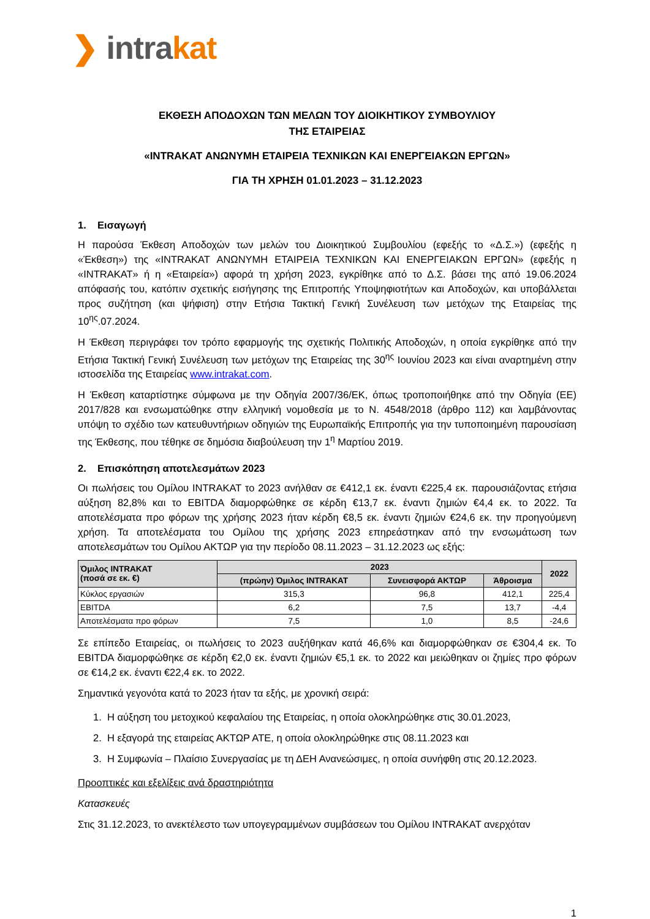❯ intrakat
ΕΚΘΕΣΗ ΑΠΟΔΟΧΩΝ ΤΩΝ ΜΕΛΩΝ ΤΟΥ ΔΙΟΙΚΗΤΙΚΟΥ ΣΥΜΒΟΥΛΙΟΥ
ΤΗΣ ΕΤΑΙΡΕΙΑΣ
«INTRAKAT ΑΝΩΝΥΜΗ ΕΤΑΙΡΕΙΑ ΤΕΧΝΙΚΩΝ ΚΑΙ ΕΝΕΡΓΕΙΑΚΩΝ ΕΡΓΩΝ»
ΓΙΑ ΤΗ ΧΡΗΣΗ 01.01.2023 – 31.12.2023
1. Εισαγωγή
Η παρούσα Έκθεση Αποδοχών των μελών του Διοικητικού Συμβουλίου (εφεξής το «Δ.Σ.») (εφεξής η «Έκθεση») της «INTRAKAT ΑΝΩΝΥΜΗ ΕΤΑΙΡΕΙΑ ΤΕΧΝΙΚΩΝ ΚΑΙ ΕΝΕΡΓΕΙΑΚΩΝ ΕΡΓΩΝ» (εφεξής η «INTRAKAT» ή η «Εταιρεία») αφορά τη χρήση 2023, εγκρίθηκε από το Δ.Σ. βάσει της από 19.06.2024 απόφασής του, κατόπιν σχετικής εισήγησης της Επιτροπής Υποψηφιοτήτων και Αποδοχών, και υποβάλλεται προς συζήτηση (και ψήφιση) στην Ετήσια Τακτική Γενική Συνέλευση των μετόχων της Εταιρείας της 10<sup>ης</sup>.07.2024.
Η Έκθεση περιγράφει τον τρόπο εφαρμογής της σχετικής Πολιτικής Αποδοχών, η οποία εγκρίθηκε από την Ετήσια Τακτική Γενική Συνέλευση των μετόχων της Εταιρείας της 30<sup>ης</sup> Ιουνίου 2023 και είναι αναρτημένη στην ιστοσελίδα της Εταιρείας www.intrakat.com.
Η Έκθεση καταρτίστηκε σύμφωνα με την Οδηγία 2007/36/ΕΚ, όπως τροποποιήθηκε από την Οδηγία (ΕΕ) 2017/828 και ενσωματώθηκε στην ελληνική νομοθεσία με το Ν. 4548/2018 (άρθρο 112) και λαμβάνοντας υπόψη το σχέδιο των κατευθυντήριων οδηγιών της Ευρωπαϊκής Επιτροπής για την τυποποιημένη παρουσίαση της Έκθεσης, που τέθηκε σε δημόσια διαβούλευση την 1<sup>η</sup> Μαρτίου 2019.
2. Επισκόπηση αποτελεσμάτων 2023
Οι πωλήσεις του Ομίλου INTRAKAT το 2023 ανήλθαν σε €412,1 εκ. έναντι €225,4 εκ. παρουσιάζοντας ετήσια αύξηση 82,8% και το EBITDA διαμορφώθηκε σε κέρδη €13,7 εκ. έναντι ζημιών €4,4 εκ. το 2022. Τα αποτελέσματα προ φόρων της χρήσης 2023 ήταν κέρδη €8,5 εκ. έναντι ζημιών €24,6 εκ. την προηγούμενη χρήση. Τα αποτελέσματα του Ομίλου της χρήσης 2023 επηρεάστηκαν από την ενσωμάτωση των αποτελεσμάτων του Ομίλου ΑΚΤΩΡ για την περίοδο 08.11.2023 – 31.12.2023 ως εξής:
| Όμιλος INTRAKAT (ποσά σε εκ. €) | 2023 | | | 2022 |
| --- | --- | --- | --- | --- |
| | (πρώην) Όμιλος INTRAKAT | Συνεισφορά ΑΚΤΩΡ | Άθροισμα | |
| Κύκλος εργασιών | 315,3 | 96,8 | 412,1 | 225,4 |
| EBITDA | 6,2 | 7,5 | 13,7 | -4,4 |
| Αποτελέσματα προ φόρων | 7,5 | 1,0 | 8,5 | -24,6 |
Σε επίπεδο Εταιρείας, οι πωλήσεις το 2023 αυξήθηκαν κατά 46,6% και διαμορφώθηκαν σε €304,4 εκ. Το EBITDA διαμορφώθηκε σε κέρδη €2,0 εκ. έναντι ζημιών €5,1 εκ. το 2022 και μειώθηκαν οι ζημίες προ φόρων σε €14,2 εκ. έναντι €22,4 εκ. το 2022.
Σημαντικά γεγονότα κατά το 2023 ήταν τα εξής, με χρονική σειρά:
1. Η αύξηση του μετοχικού κεφαλαίου της Εταιρείας, η οποία ολοκληρώθηκε στις 30.01.2023,
2. Η εξαγορά της εταιρείας ΑΚΤΩΡ ΑΤΕ, η οποία ολοκληρώθηκε στις 08.11.2023 και
3. Η Συμφωνία – Πλαίσιο Συνεργασίας με τη ΔΕΗ Ανανεώσιμες, η οποία συνήφθη στις 20.12.2023.
Προοπτικές και εξελίξεις ανά δραστηριότητα
Κατασκευές
Στις 31.12.2023, το ανεκτέλεστο των υπογεγραμμένων συμβάσεων του Ομίλου INTRAKAT ανερχόταν
1